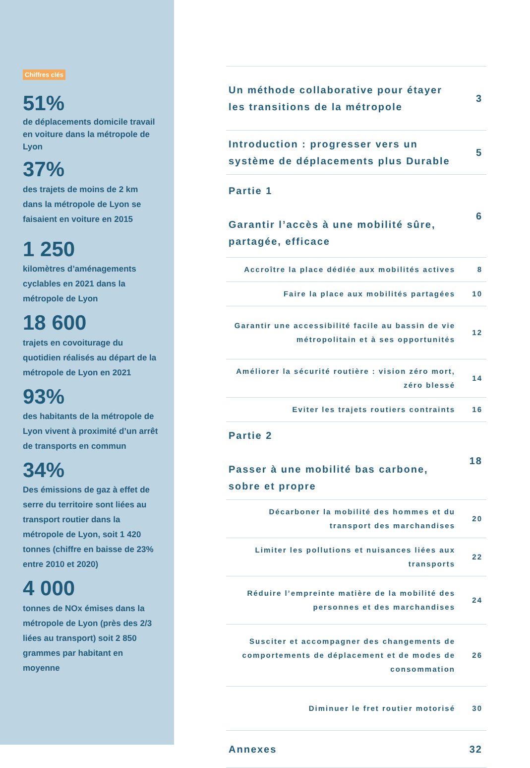Chiffres clés
51%
de déplacements domicile travail en voiture dans la métropole de Lyon
37%
des trajets de moins de 2 km dans la métropole de Lyon se faisaient en voiture en 2015
1 250
kilomètres d’aménagements cyclables en 2021 dans la métropole de Lyon
18 600
trajets en covoiturage du quotidien réalisés au départ de la métropole de Lyon en 2021
93%
des habitants de la métropole de Lyon vivent à proximité d’un arrêt de transports en commun
34%
Des émissions de gaz à effet de serre du territoire sont liées au transport routier dans la métropole de Lyon, soit 1 420 tonnes (chiffre en baisse de 23% entre 2010 et 2020)
4 000
tonnes de NOx émises dans la métropole de Lyon (près des 2/3 liées au transport) soit 2 850 grammes par habitant en moyenne
| Un méthode collaborative pour étayer les transitions de la métropole | 3 |
| Introduction : progresser vers un système de déplacements plus Durable | 5 |
| Partie 1 Garantir l’accès à une mobilité sûre, partagée, efficace | 6 |
| Accroître la place dédiée aux mobilités actives | 8 |
| Faire la place aux mobilités partagées | 10 |
| Garantir une accessibilité facile au bassin de vie métropolitain et à ses opportunités | 12 |
| Améliorer la sécurité routière : vision zéro mort, zéro blessé | 14 |
| Eviter les trajets routiers contraints | 16 |
| Partie 2 Passer à une mobilité bas carbone, sobre et propre | 18 |
| Décarboner la mobilité des hommes et du transport des marchandises | 20 |
| Limiter les pollutions et nuisances liées aux transports | 22 |
| Réduire l’empreinte matière de la mobilité des personnes et des marchandises | 24 |
| Susciter et accompagner des changements de comportements de déplacement et de modes de consommation | 26 |
| Diminuer le fret routier motorisé | 30 |
| Annexes | 32 |